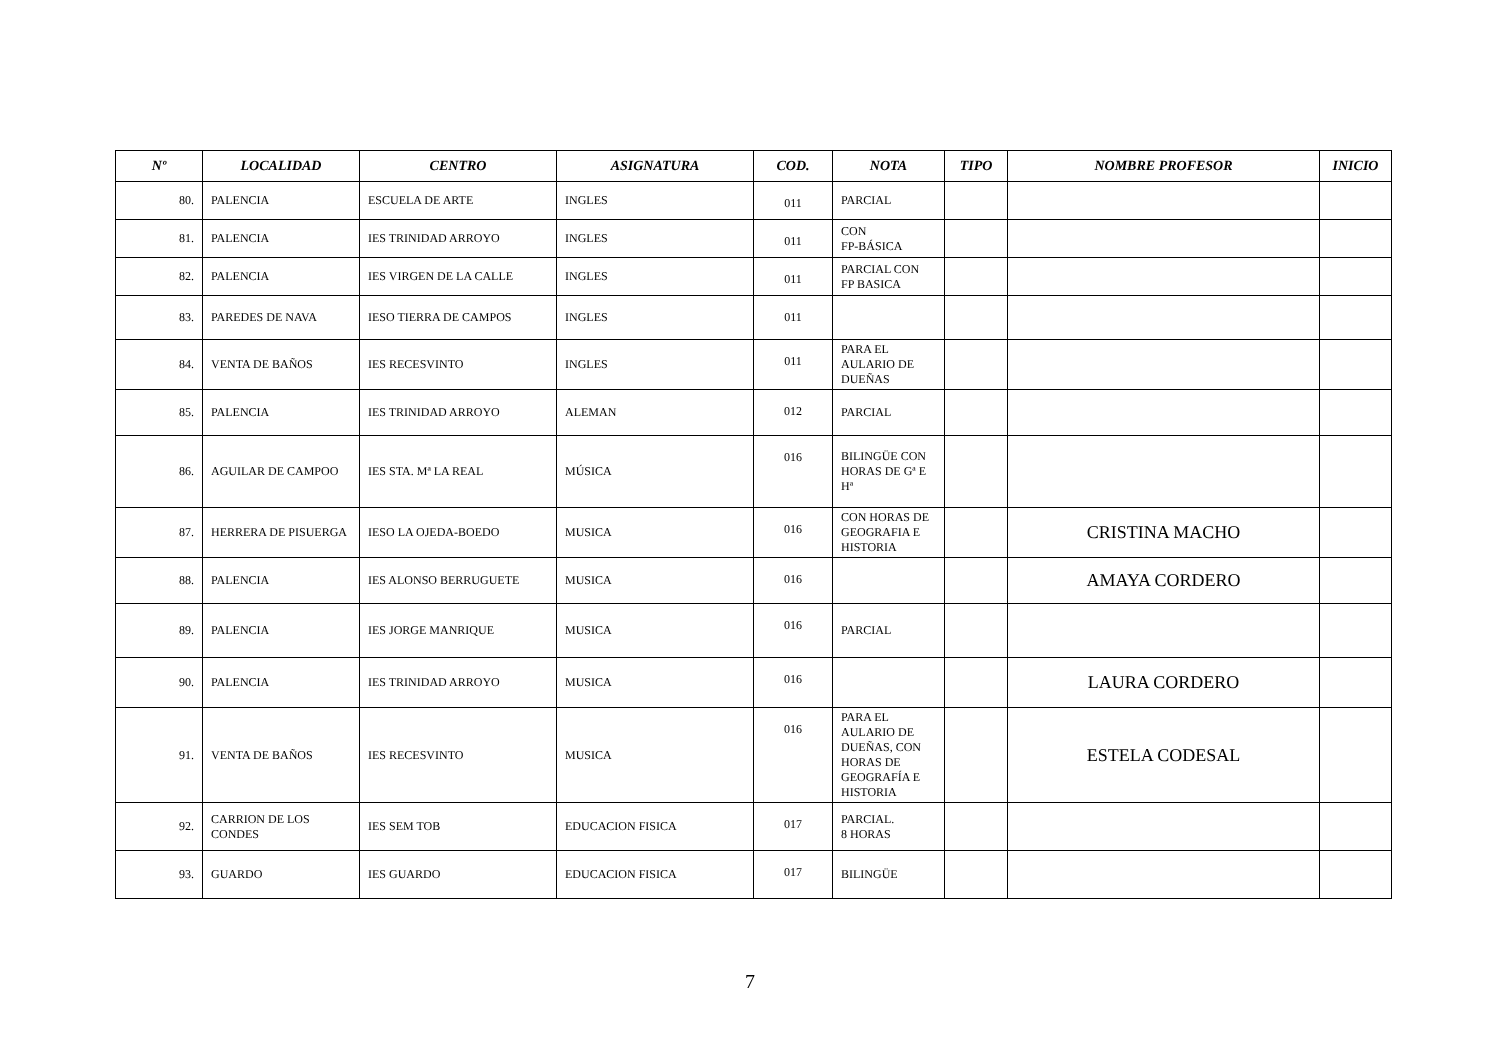| Nº | LOCALIDAD | CENTRO | ASIGNATURA | COD. | NOTA | TIPO | NOMBRE PROFESOR | INICIO |
| --- | --- | --- | --- | --- | --- | --- | --- | --- |
| 80. | PALENCIA | ESCUELA DE ARTE | INGLES | 011 | PARCIAL | | | |
| 81. | PALENCIA | IES TRINIDAD ARROYO | INGLES | 011 | CON FP-BÁSICA | | | |
| 82. | PALENCIA | IES VIRGEN DE LA CALLE | INGLES | 011 | PARCIAL CON FP BASICA | | | |
| 83. | PAREDES DE NAVA | IESO TIERRA DE CAMPOS | INGLES | 011 | | | | |
| 84. | VENTA DE BAÑOS | IES RECESVINTO | INGLES | 011 | PARA EL AULARIO DE DUEÑAS | | | |
| 85. | PALENCIA | IES TRINIDAD ARROYO | ALEMAN | 012 | PARCIAL | | | |
| 86. | AGUILAR DE CAMPOO | IES STA. Mª LA REAL | MÚSICA | 016 | BILINGÜE CON HORAS DE Gª E Hª | | | |
| 87. | HERRERA DE PISUERGA | IESO LA OJEDA-BOEDO | MUSICA | 016 | CON HORAS DE GEOGRAFIA E HISTORIA | | CRISTINA MACHO | |
| 88. | PALENCIA | IES ALONSO BERRUGUETE | MUSICA | 016 | | | AMAYA CORDERO | |
| 89. | PALENCIA | IES JORGE MANRIQUE | MUSICA | 016 | PARCIAL | | | |
| 90. | PALENCIA | IES TRINIDAD ARROYO | MUSICA | 016 | | | LAURA CORDERO | |
| 91. | VENTA DE BAÑOS | IES RECESVINTO | MUSICA | 016 | PARA EL AULARIO DE DUEÑAS, CON HORAS DE GEOGRAFÍA E HISTORIA | | ESTELA CODESAL | |
| 92. | CARRION DE LOS CONDES | IES SEM TOB | EDUCACION FISICA | 017 | PARCIAL. 8 HORAS | | | |
| 93. | GUARDO | IES GUARDO | EDUCACION FISICA | 017 | BILINGÜE | | | |
7